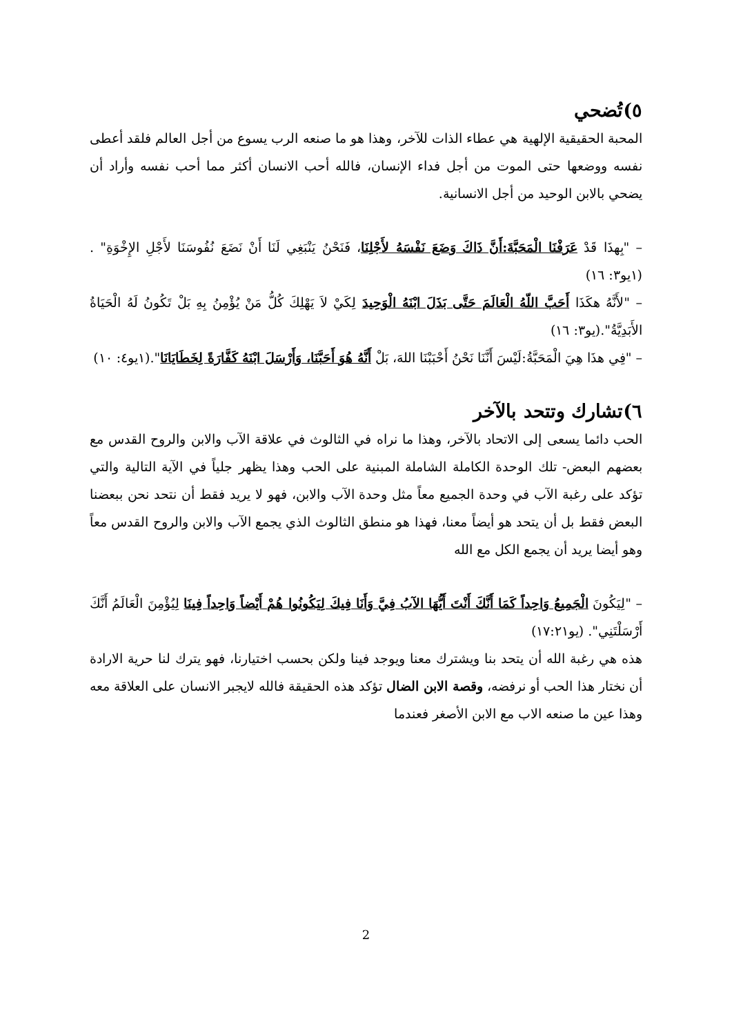٥)تُضحي
المحبة الحقيقية الإلهية هي عطاء الذات للآخر، وهذا هو ما صنعه الرب يسوع من أجل العالم فلقد أعطى نفسه ووضعها حتى الموت من أجل فداء الإنسان، فالله أحب الانسان أكثر مما أحب نفسه وأراد أن يضحي بالابن الوحيد من أجل الانسانية.
– "بِهذَا قَدْ عَرَفْنَا الْمَحَبَّةَ:أَنَّ ذَاكَ وَضَعَ نَفْسَهُ لأَجْلِنَا، فَنَحْنُ يَنْبَغِي لَنَا أَنْ نَضَعَ نُفُوسَنَا لأَجْلِ الإِخْوَةِ" . (١يو٣: ١٦)
– "لأَنَّهُ هكَذَا أَحَبَّ اللّهُ الْعَالَمَ حَتَّى بَذَلَ ابْنَهُ الْوَحِيدَ لِكَيْ لاَ يَهْلِكَ كُلُّ مَنْ يُؤْمِنُ بِهِ بَلْ تَكُونُ لَهُ الْحَيَاةُ الأَبَدِيَّةُ".(يو٣: ١٦)
– "فِي هذَا هِيَ الْمَحَبَّةُ:لَيْسَ أَنَّنَا نَحْنُ أَحْبَبْنَا اللهَ، بَلْ أَنَّهُ هُوَ أَحَبَّنَا، وَأَرْسَلَ ابْنَهُ كَفَّارَةً لِخَطَايَانَا".(١يو٤: ١٠)
٦)تشارك وتتحد بالآخر
الحب دائما يسعى إلى الاتحاد بالآخر، وهذا ما نراه في الثالوث في علاقة الآب والابن والروح القدس مع بعضهم البعض- تلك الوحدة الكاملة الشاملة المبنية على الحب وهذا يظهر جلياً في الآية التالية والتي تؤكد على رغبة الآب في وحدة الجميع معاً مثل وحدة الآب والابن، فهو لا يريد فقط أن نتحد نحن ببعضنا البعض فقط بل أن يتحد هو أيضاً معنا، فهذا هو منطق الثالوث الذي يجمع الآب والابن والروح القدس معاً وهو أيضا يريد أن يجمع الكل مع الله
– "لِيَكُونَ الْجَمِيعُ وَاحِداً كَمَا أَنَّكَ أَنْتَ أَيُّهَا الآبُ فِيَّ وَأَنَا فِيكَ لِيَكُونُوا هُمْ أَيْضاً وَاحِداً فِينَا لِيُؤْمِنَ الْعَالَمُ أَنَّكَ أَرْسَلْتَنِي". (يو١٧:٢١)
هذه هي رغبة الله أن يتحد بنا ويشترك معنا ويوجد فينا ولكن بحسب اختيارنا، فهو يترك لنا حرية الارادة أن نختار هذا الحب أو نرفضه، وقصة الابن الضال تؤكد هذه الحقيقة فالله لايجبر الانسان على العلاقة معه وهذا عين ما صنعه الاب مع الابن الأصغر فعندما
2